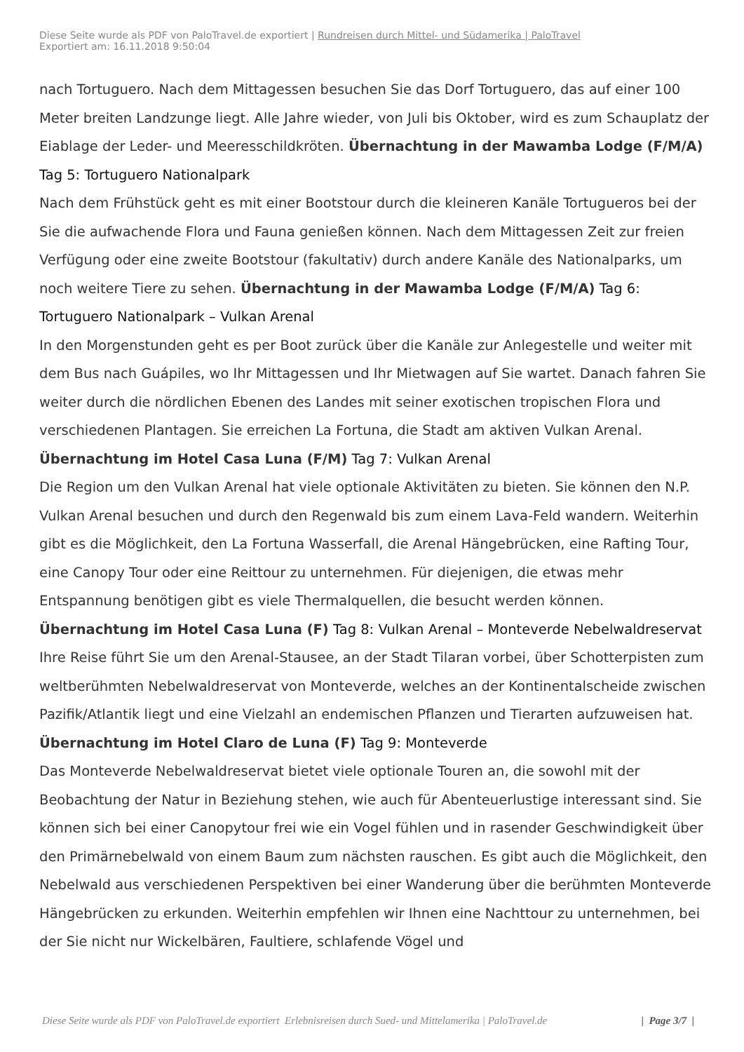Diese Seite wurde als PDF von PaloTravel.de exportiert | Rundreisen durch Mittel- und Südamerika | PaloTravel
Exportiert am: 16.11.2018 9:50:04
nach Tortuguero. Nach dem Mittagessen besuchen Sie das Dorf Tortuguero, das auf einer 100 Meter breiten Landzunge liegt. Alle Jahre wieder, von Juli bis Oktober, wird es zum Schauplatz der Eiablage der Leder- und Meeresschildkröten. Übernachtung in der Mawamba Lodge (F/M/A) Tag 5: Tortuguero Nationalpark
Nach dem Frühstück geht es mit einer Bootstour durch die kleineren Kanäle Tortugueros bei der Sie die aufwachende Flora und Fauna genießen können. Nach dem Mittagessen Zeit zur freien Verfügung oder eine zweite Bootstour (fakultativ) durch andere Kanäle des Nationalparks, um noch weitere Tiere zu sehen. Übernachtung in der Mawamba Lodge (F/M/A) Tag 6: Tortuguero Nationalpark – Vulkan Arenal
In den Morgenstunden geht es per Boot zurück über die Kanäle zur Anlegestelle und weiter mit dem Bus nach Guápiles, wo Ihr Mittagessen und Ihr Mietwagen auf Sie wartet. Danach fahren Sie weiter durch die nördlichen Ebenen des Landes mit seiner exotischen tropischen Flora und verschiedenen Plantagen. Sie erreichen La Fortuna, die Stadt am aktiven Vulkan Arenal. Übernachtung im Hotel Casa Luna (F/M) Tag 7: Vulkan Arenal
Die Region um den Vulkan Arenal hat viele optionale Aktivitäten zu bieten. Sie können den N.P. Vulkan Arenal besuchen und durch den Regenwald bis zum einem Lava-Feld wandern. Weiterhin gibt es die Möglichkeit, den La Fortuna Wasserfall, die Arenal Hängebrücken, eine Rafting Tour, eine Canopy Tour oder eine Reittour zu unternehmen. Für diejenigen, die etwas mehr Entspannung benötigen gibt es viele Thermalquellen, die besucht werden können. Übernachtung im Hotel Casa Luna (F) Tag 8: Vulkan Arenal – Monteverde Nebelwaldreservat
Ihre Reise führt Sie um den Arenal-Stausee, an der Stadt Tilaran vorbei, über Schotterpisten zum weltberühmten Nebelwaldreservat von Monteverde, welches an der Kontinentalscheide zwischen Pazifik/Atlantik liegt und eine Vielzahl an endemischen Pflanzen und Tierarten aufzuweisen hat. Übernachtung im Hotel Claro de Luna (F) Tag 9: Monteverde
Das Monteverde Nebelwaldreservat bietet viele optionale Touren an, die sowohl mit der Beobachtung der Natur in Beziehung stehen, wie auch für Abenteuerlustige interessant sind. Sie können sich bei einer Canopytour frei wie ein Vogel fühlen und in rasender Geschwindigkeit über den Primärnebelwald von einem Baum zum nächsten rauschen. Es gibt auch die Möglichkeit, den Nebelwald aus verschiedenen Perspektiven bei einer Wanderung über die berühmten Monteverde Hängebrücken zu erkunden. Weiterhin empfehlen wir Ihnen eine Nachttour zu unternehmen, bei der Sie nicht nur Wickelbären, Faultiere, schlafende Vögel und
Diese Seite wurde als PDF von PaloTravel.de exportiert Erlebnisreisen durch Sued- und Mittelamerika | PaloTravel.de | Page 3/7 |